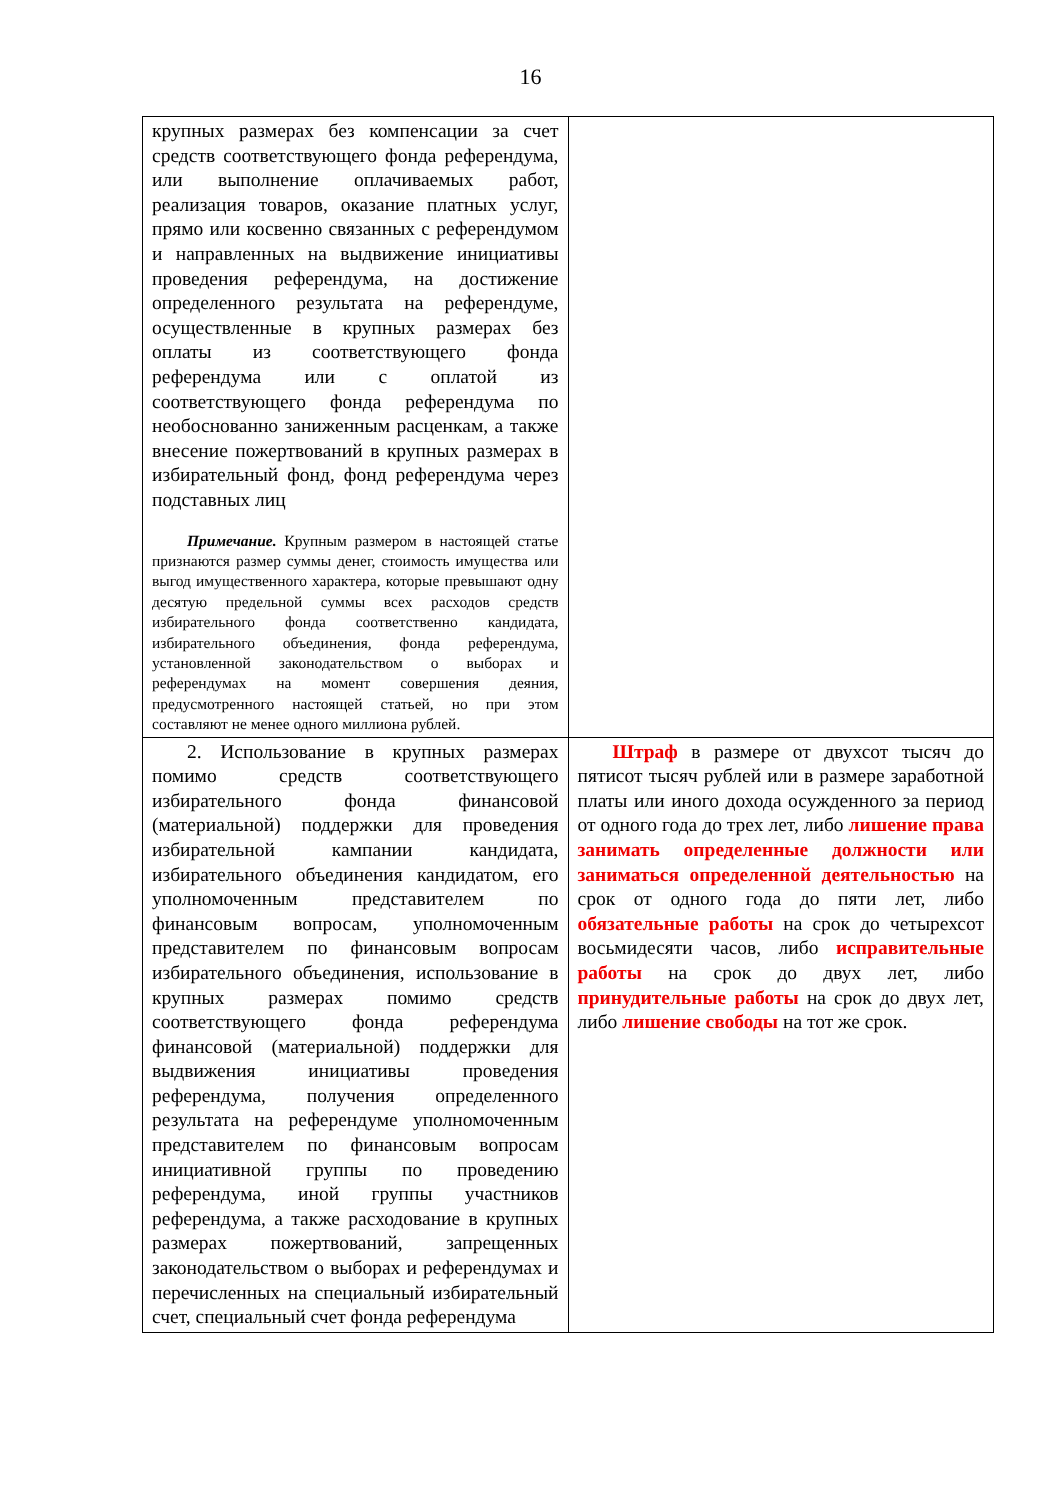16
| крупных размерах без компенсации за счет средств соответствующего фонда референдума, или выполнение оплачиваемых работ, реализация товаров, оказание платных услуг, прямо или косвенно связанных с референдумом и направленных на выдвижение инициативы проведения референдума, на достижение определенного результата на референдуме, осуществленные в крупных размерах без оплаты из соответствующего фонда референдума или с оплатой из соответствующего фонда референдума по необоснованно заниженным расценкам, а также внесение пожертвований в крупных размерах в избирательный фонд, фонд референдума через подставных лиц Примечание. Крупным размером в настоящей статье признаются размер суммы денег, стоимость имущества или выгод имущественного характера, которые превышают одну десятую предельной суммы всех расходов средств избирательного фонда соответственно кандидата, избирательного объединения, фонда референдума, установленной законодательством о выборах и референдумах на момент совершения деяния, предусмотренного настоящей статьей, но при этом составляют не менее одного миллиона рублей. | |
| 2. Использование в крупных размерах помимо средств соответствующего избирательного фонда финансовой (материальной) поддержки для проведения избирательной кампании кандидата, избирательного объединения кандидатом, его уполномоченным представителем по финансовым вопросам, уполномоченным представителем по финансовым вопросам избирательного объединения, использование в крупных размерах помимо средств соответствующего фонда референдума финансовой (материальной) поддержки для выдвижения инициативы проведения референдума, получения определенного результата на референдуме уполномоченным представителем по финансовым вопросам инициативной группы по проведению референдума, иной группы участников референдума, а также расходование в крупных размерах пожертвований, запрещенных законодательством о выборах и референдумах и перечисленных на специальный избирательный счет, специальный счет фонда референдума | Штраф в размере от двухсот тысяч до пятисот тысяч рублей или в размере заработной платы или иного дохода осужденного за период от одного года до трех лет, либо лишение права занимать определенные должности или заниматься определенной деятельностью на срок от одного года до пяти лет, либо обязательные работы на срок до четырехсот восьмидесяти часов, либо исправительные работы на срок до двух лет, либо принудительные работы на срок до двух лет, либо лишение свободы на тот же срок. |